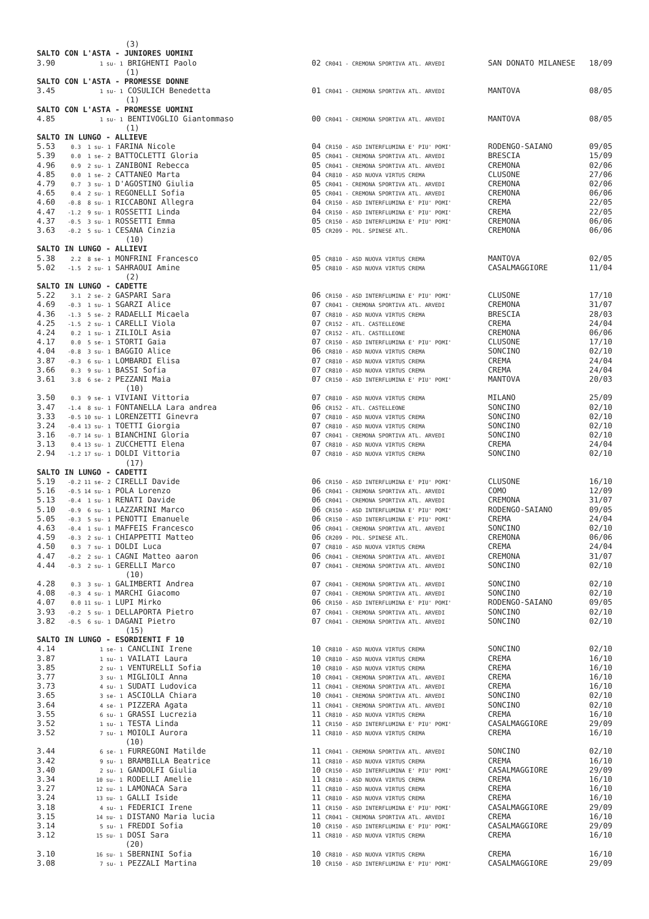| | (3) | | | |
| SALTO CON L'ASTA - JUNIORES UOMINI | | | | |
| 3.90 | 1 su- 1 BRIGHENTI Paolo | 02 CR041 - CREMONA SPORTIVA ATL. ARVEDI | SAN DONATO MILANESE | 18/09 |
| | (1) | | | |
| SALTO CON L'ASTA - PROMESSE DONNE | | | | |
| 3.45 | 1 su- 1 COSULICH Benedetta | 01 CR041 - CREMONA SPORTIVA ATL. ARVEDI | MANTOVA | 08/05 |
| | (1) | | | |
| SALTO CON L'ASTA - PROMESSE UOMINI | | | | |
| 4.85 | 1 su- 1 BENTIVOGLIO Giantommaso | 00 CR041 - CREMONA SPORTIVA ATL. ARVEDI | MANTOVA | 08/05 |
| | (1) | | | |
| SALTO IN LUNGO - ALLIEVE | | | | |
| 5.53 | 0.3 1 su- 1 FARINA Nicole | 04 CR150 - ASD INTERFLUMINA E' PIU' POMI' | RODENGO-SAIANO | 09/05 |
| 5.39 | 0.0 1 se- 2 BATTOCLETTI Gloria | 05 CR041 - CREMONA SPORTIVA ATL. ARVEDI | BRESCIA | 15/09 |
| 4.96 | 0.9 2 su- 1 ZANIBONI Rebecca | 05 CR041 - CREMONA SPORTIVA ATL. ARVEDI | CREMONA | 02/06 |
| 4.85 | 0.0 1 se- 2 CATTANEO Marta | 04 CR810 - ASD NUOVA VIRTUS CREMA | CLUSONE | 27/06 |
| 4.79 | 0.7 3 su- 1 D'AGOSTINO Giulia | 05 CR041 - CREMONA SPORTIVA ATL. ARVEDI | CREMONA | 02/06 |
| 4.65 | 0.4 2 su- 1 REGONELLI Sofia | 05 CR041 - CREMONA SPORTIVA ATL. ARVEDI | CREMONA | 06/06 |
| 4.60 | -0.8 8 su- 1 RICCABONI Allegra | 04 CR150 - ASD INTERFLUMINA E' PIU' POMI' | CREMA | 22/05 |
| 4.47 | -1.2 9 su- 1 ROSSETTI Linda | 04 CR150 - ASD INTERFLUMINA E' PIU' POMI' | CREMA | 22/05 |
| 4.37 | -0.5 3 su- 1 ROSSETTI Emma | 05 CR150 - ASD INTERFLUMINA E' PIU' POMI' | CREMONA | 06/06 |
| 3.63 | -0.2 5 su- 1 CESANA Cinzia | 05 CR209 - POL. SPINESE ATL. | CREMONA | 06/06 |
| | (10) | | | |
| SALTO IN LUNGO - ALLIEVI | | | | |
| 5.38 | 2.2 8 se- 1 MONFRINI Francesco | 05 CR810 - ASD NUOVA VIRTUS CREMA | MANTOVA | 02/05 |
| 5.02 | -1.5 2 su- 1 SAHRAOUI Amine | 05 CR810 - ASD NUOVA VIRTUS CREMA | CASALMAGGIORE | 11/04 |
| | (2) | | | |
| SALTO IN LUNGO - CADETTE | | | | |
| 5.22 | 3.1 2 se- 2 GASPARI Sara | 06 CR150 - ASD INTERFLUMINA E' PIU' POMI' | CLUSONE | 17/10 |
| 4.69 | -0.3 1 su- 1 SGARZI Alice | 07 CR041 - CREMONA SPORTIVA ATL. ARVEDI | CREMONA | 31/07 |
| 4.36 | -1.3 5 se- 2 RADAELLI Micaela | 07 CR810 - ASD NUOVA VIRTUS CREMA | BRESCIA | 28/03 |
| 4.25 | -1.5 2 su- 1 CARELLI Viola | 07 CR152 - ATL. CASTELLEONE | CREMA | 24/04 |
| 4.24 | 0.2 1 su- 1 ZILIOLI Asia | 07 CR152 - ATL. CASTELLEONE | CREMONA | 06/06 |
| 4.17 | 0.0 5 se- 1 STORTI Gaia | 07 CR150 - ASD INTERFLUMINA E' PIU' POMI' | CLUSONE | 17/10 |
| 4.04 | -0.8 3 su- 1 BAGGIO Alice | 06 CR810 - ASD NUOVA VIRTUS CREMA | SONCINO | 02/10 |
| 3.87 | -0.3 6 su- 1 LOMBARDI Elisa | 07 CR810 - ASD NUOVA VIRTUS CREMA | CREMA | 24/04 |
| 3.66 | 0.3 9 su- 1 BASSI Sofia | 07 CR810 - ASD NUOVA VIRTUS CREMA | CREMA | 24/04 |
| 3.61 | 3.8 6 se- 2 PEZZANI Maia | 07 CR150 - ASD INTERFLUMINA E' PIU' POMI' | MANTOVA | 20/03 |
| | (10) | | | |
| 3.50 | 0.3 9 se- 1 VIVIANI Vittoria | 07 CR810 - ASD NUOVA VIRTUS CREMA | MILANO | 25/09 |
| 3.47 | -1.4 8 su- 1 FONTANELLA Lara andrea | 06 CR152 - ATL. CASTELLEONE | SONCINO | 02/10 |
| 3.33 | -0.5 10 su- 1 LORENZETTI Ginevra | 07 CR810 - ASD NUOVA VIRTUS CREMA | SONCINO | 02/10 |
| 3.24 | -0.4 13 su- 1 TOETTI Giorgia | 07 CR810 - ASD NUOVA VIRTUS CREMA | SONCINO | 02/10 |
| 3.16 | -0.7 14 su- 1 BIANCHINI Gloria | 07 CR041 - CREMONA SPORTIVA ATL. ARVEDI | SONCINO | 02/10 |
| 3.13 | 0.4 13 su- 1 ZUCCHETTI Elena | 07 CR810 - ASD NUOVA VIRTUS CREMA | CREMA | 24/04 |
| 2.94 | -1.2 17 su- 1 DOLDI Vittoria | 07 CR810 - ASD NUOVA VIRTUS CREMA | SONCINO | 02/10 |
| | (17) | | | |
| SALTO IN LUNGO - CADETTI | | | | |
| 5.19 | -0.2 11 se- 2 CIRELLI Davide | 06 CR150 - ASD INTERFLUMINA E' PIU' POMI' | CLUSONE | 16/10 |
| 5.16 | -0.5 14 su- 1 POLA Lorenzo | 06 CR041 - CREMONA SPORTIVA ATL. ARVEDI | COMO | 12/09 |
| 5.13 | -0.4 1 su- 1 RENATI Davide | 06 CR041 - CREMONA SPORTIVA ATL. ARVEDI | CREMONA | 31/07 |
| 5.10 | -0.9 6 su- 1 LAZZARINI Marco | 06 CR150 - ASD INTERFLUMINA E' PIU' POMI' | RODENGO-SAIANO | 09/05 |
| 5.05 | -0.3 5 su- 1 PENOTTI Emanuele | 06 CR150 - ASD INTERFLUMINA E' PIU' POMI' | CREMA | 24/04 |
| 4.63 | -0.4 1 su- 1 MAFFEIS Francesco | 06 CR041 - CREMONA SPORTIVA ATL. ARVEDI | SONCINO | 02/10 |
| 4.59 | -0.3 2 su- 1 CHIAPPETTI Matteo | 06 CR209 - POL. SPINESE ATL. | CREMONA | 06/06 |
| 4.50 | 0.3 7 su- 1 DOLDI Luca | 07 CR810 - ASD NUOVA VIRTUS CREMA | CREMA | 24/04 |
| 4.47 | -0.2 2 su- 1 CAGNI Matteo aaron | 06 CR041 - CREMONA SPORTIVA ATL. ARVEDI | CREMONA | 31/07 |
| 4.44 | -0.3 2 su- 1 GERELLI Marco | 07 CR041 - CREMONA SPORTIVA ATL. ARVEDI | SONCINO | 02/10 |
| | (10) | | | |
| 4.28 | 0.3 3 su- 1 GALIMBERTI Andrea | 07 CR041 - CREMONA SPORTIVA ATL. ARVEDI | SONCINO | 02/10 |
| 4.08 | -0.3 4 su- 1 MARCHI Giacomo | 07 CR041 - CREMONA SPORTIVA ATL. ARVEDI | SONCINO | 02/10 |
| 4.07 | 0.0 11 su- 1 LUPI Mirko | 06 CR150 - ASD INTERFLUMINA E' PIU' POMI' | RODENGO-SAIANO | 09/05 |
| 3.93 | -0.2 5 su- 1 DELLAPORTA Pietro | 07 CR041 - CREMONA SPORTIVA ATL. ARVEDI | SONCINO | 02/10 |
| 3.82 | -0.5 6 su- 1 DAGANI Pietro | 07 CR041 - CREMONA SPORTIVA ATL. ARVEDI | SONCINO | 02/10 |
| | (15) | | | |
| SALTO IN LUNGO - ESORDIENTI F 10 | | | | |
| 4.14 | 1 se- 1 CANCLINI Irene | 10 CR810 - ASD NUOVA VIRTUS CREMA | SONCINO | 02/10 |
| 3.87 | 1 su- 1 VAILATI Laura | 10 CR810 - ASD NUOVA VIRTUS CREMA | CREMA | 16/10 |
| 3.85 | 2 su- 1 VENTURELLI Sofia | 10 CR810 - ASD NUOVA VIRTUS CREMA | CREMA | 16/10 |
| 3.77 | 3 su- 1 MIGLIOLI Anna | 10 CR041 - CREMONA SPORTIVA ATL. ARVEDI | CREMA | 16/10 |
| 3.73 | 4 su- 1 SUDATI Ludovica | 11 CR041 - CREMONA SPORTIVA ATL. ARVEDI | CREMA | 16/10 |
| 3.65 | 3 se- 1 ASCIOLLA Chiara | 10 CR041 - CREMONA SPORTIVA ATL. ARVEDI | SONCINO | 02/10 |
| 3.64 | 4 se- 1 PIZZERA Agata | 11 CR041 - CREMONA SPORTIVA ATL. ARVEDI | SONCINO | 02/10 |
| 3.55 | 6 su- 1 GRASSI Lucrezia | 11 CR810 - ASD NUOVA VIRTUS CREMA | CREMA | 16/10 |
| 3.52 | 1 su- 1 TESTA Linda | 11 CR150 - ASD INTERFLUMINA E' PIU' POMI' | CASALMAGGIORE | 29/09 |
| 3.52 | 7 su- 1 MOIOLI Aurora | 11 CR810 - ASD NUOVA VIRTUS CREMA | CREMA | 16/10 |
| | (10) | | | |
| 3.44 | 6 se- 1 FURREGONI Matilde | 11 CR041 - CREMONA SPORTIVA ATL. ARVEDI | SONCINO | 02/10 |
| 3.42 | 9 su- 1 BRAMBILLA Beatrice | 11 CR810 - ASD NUOVA VIRTUS CREMA | CREMA | 16/10 |
| 3.40 | 2 su- 1 GANDOLFI Giulia | 10 CR150 - ASD INTERFLUMINA E' PIU' POMI' | CASALMAGGIORE | 29/09 |
| 3.34 | 10 su- 1 RODELLI Amelie | 11 CR810 - ASD NUOVA VIRTUS CREMA | CREMA | 16/10 |
| 3.27 | 12 su- 1 LAMONACA Sara | 11 CR810 - ASD NUOVA VIRTUS CREMA | CREMA | 16/10 |
| 3.24 | 13 su- 1 GALLI Iside | 11 CR810 - ASD NUOVA VIRTUS CREMA | CREMA | 16/10 |
| 3.18 | 4 su- 1 FEDERICI Irene | 11 CR150 - ASD INTERFLUMINA E' PIU' POMI' | CASALMAGGIORE | 29/09 |
| 3.15 | 14 su- 1 DISTANO Maria lucia | 11 CR041 - CREMONA SPORTIVA ATL. ARVEDI | CREMA | 16/10 |
| 3.14 | 5 su- 1 FREDDI Sofia | 10 CR150 - ASD INTERFLUMINA E' PIU' POMI' | CASALMAGGIORE | 29/09 |
| 3.12 | 15 su- 1 DOSI Sara | 11 CR810 - ASD NUOVA VIRTUS CREMA | CREMA | 16/10 |
| | (20) | | | |
| 3.10 | 16 su- 1 SBERNINI Sofia | 10 CR810 - ASD NUOVA VIRTUS CREMA | CREMA | 16/10 |
| 3.08 | 7 su- 1 PEZZALI Martina | 10 CR150 - ASD INTERFLUMINA E' PIU' POMI' | CASALMAGGIORE | 29/09 |